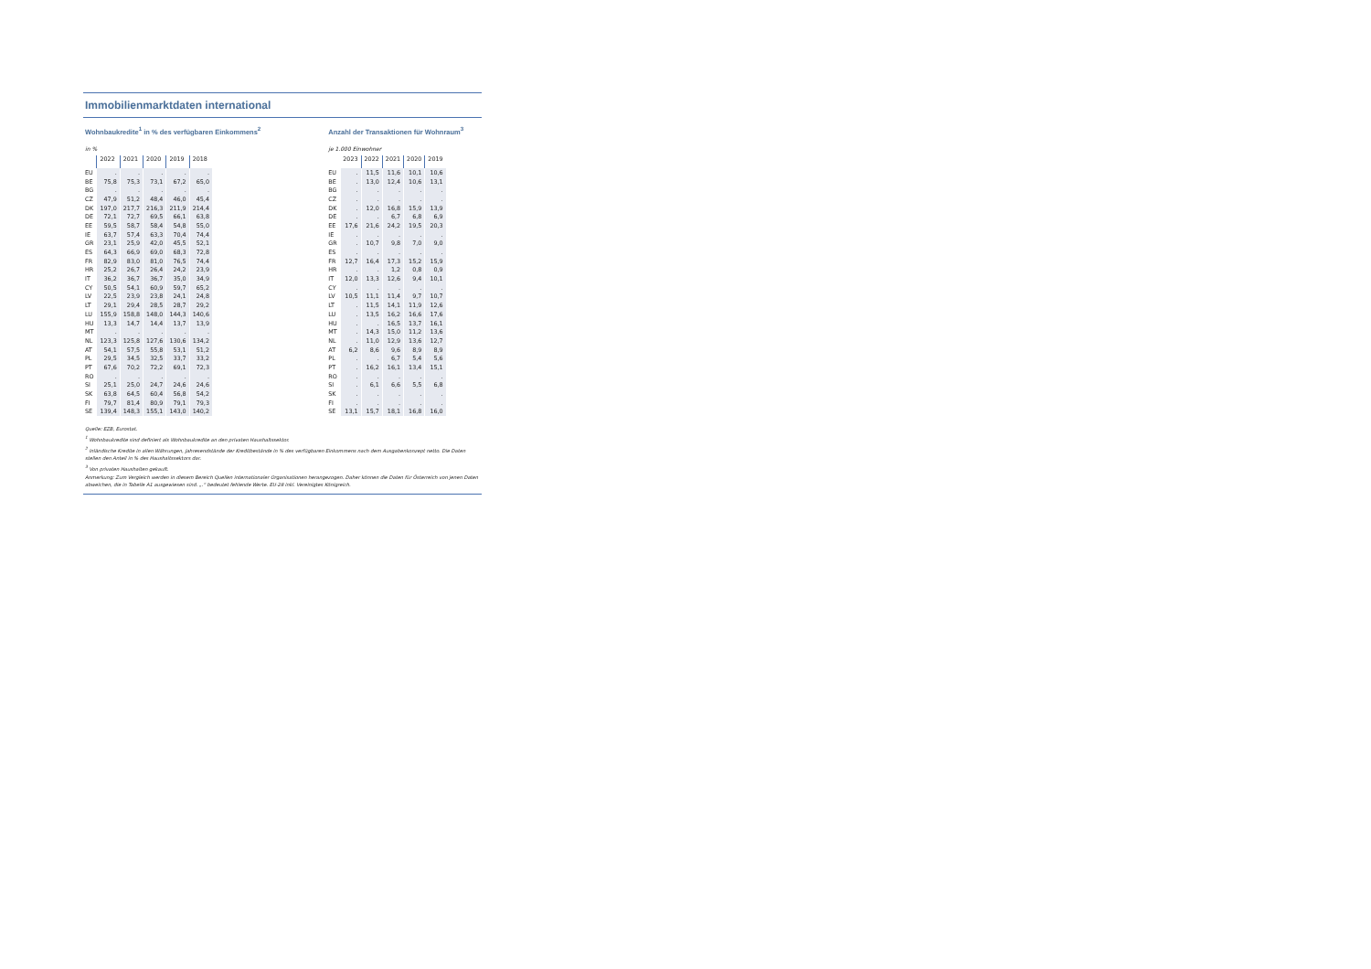Immobilienmarktdaten international
Wohnbaukredite<sup>1</sup> in % des verfügbaren Einkommens<sup>2</sup>
in %
| | 2022 | 2021 | 2020 | 2019 | 2018 |
| --- | --- | --- | --- | --- | --- |
| EU | . | . | . | . | . |
| BE | 75,8 | 75,3 | 73,1 | 67,2 | 65,0 |
| BG | . | . | . | . | . |
| CZ | 47,9 | 51,2 | 48,4 | 46,0 | 45,4 |
| DK | 197,0 | 217,7 | 216,3 | 211,9 | 214,4 |
| DE | 72,1 | 72,7 | 69,5 | 66,1 | 63,8 |
| EE | 59,5 | 58,7 | 58,4 | 54,8 | 55,0 |
| IE | 63,7 | 57,4 | 63,3 | 70,4 | 74,4 |
| GR | 23,1 | 25,9 | 42,0 | 45,5 | 52,1 |
| ES | 64,3 | 66,9 | 69,0 | 68,3 | 72,8 |
| FR | 82,9 | 83,0 | 81,0 | 76,5 | 74,4 |
| HR | 25,2 | 26,7 | 26,4 | 24,2 | 23,9 |
| IT | 36,2 | 36,7 | 36,7 | 35,0 | 34,9 |
| CY | 50,5 | 54,1 | 60,9 | 59,7 | 65,2 |
| LV | 22,5 | 23,9 | 23,8 | 24,1 | 24,8 |
| LT | 29,1 | 29,4 | 28,5 | 28,7 | 29,2 |
| LU | 155,9 | 158,8 | 148,0 | 144,3 | 140,6 |
| HU | 13,3 | 14,7 | 14,4 | 13,7 | 13,9 |
| MT | . | . | . | . | . |
| NL | 123,3 | 125,8 | 127,6 | 130,6 | 134,2 |
| AT | 54,1 | 57,5 | 55,8 | 53,1 | 51,2 |
| PL | 29,5 | 34,5 | 32,5 | 33,7 | 33,2 |
| PT | 67,6 | 70,2 | 72,2 | 69,1 | 72,3 |
| RO | . | . | . | . | . |
| SI | 25,1 | 25,0 | 24,7 | 24,6 | 24,6 |
| SK | 63,8 | 64,5 | 60,4 | 56,8 | 54,2 |
| FI | 79,7 | 81,4 | 80,9 | 79,1 | 79,3 |
| SE | 139,4 | 148,3 | 155,1 | 143,0 | 140,2 |
Anzahl der Transaktionen für Wohnraum<sup>3</sup>
je 1.000 Einwohner
| | 2023 | 2022 | 2021 | 2020 | 2019 |
| --- | --- | --- | --- | --- | --- |
| EU | . | 11,5 | 11,6 | 10,1 | 10,6 |
| BE | . | 13,0 | 12,4 | 10,6 | 13,1 |
| BG | . | . | . | . | . |
| CZ | . | . | . | . | . |
| DK | . | 12,0 | 16,8 | 15,9 | 13,9 |
| DE | . | . | 6,7 | 6,8 | 6,9 |
| EE | 17,6 | 21,6 | 24,2 | 19,5 | 20,3 |
| IE | . | . | . | . | . |
| GR | . | 10,7 | 9,8 | 7,0 | 9,0 |
| ES | . | . | . | . | . |
| FR | 12,7 | 16,4 | 17,3 | 15,2 | 15,9 |
| HR | . | . | 1,2 | 0,8 | 0,9 |
| IT | 12,0 | 13,3 | 12,6 | 9,4 | 10,1 |
| CY | . | . | . | . | . |
| LV | 10,5 | 11,1 | 11,4 | 9,7 | 10,7 |
| LT | . | 11,5 | 14,1 | 11,9 | 12,6 |
| LU | . | 13,5 | 16,2 | 16,6 | 17,6 |
| HU | . | . | 16,5 | 13,7 | 16,1 |
| MT | . | 14,3 | 15,0 | 11,2 | 13,6 |
| NL | . | 11,0 | 12,9 | 13,6 | 12,7 |
| AT | 6,2 | 8,6 | 9,6 | 8,9 | 8,9 |
| PL | . | . | 6,7 | 5,4 | 5,6 |
| PT | . | 16,2 | 16,1 | 13,4 | 15,1 |
| RO | . | . | . | . | . |
| SI | . | 6,1 | 6,6 | 5,5 | 6,8 |
| SK | . | . | . | . | . |
| FI | . | . | . | . | . |
| SE | 13,1 | 15,7 | 18,1 | 16,8 | 16,0 |
Quelle: EZB, Eurostat.
<sup>1</sup> Wohnbaukredite sind definiert als Wohnbaukredite an den privaten Haushaltssektor.
<sup>2</sup> Inländische Kredite in allen Währungen, Jahresendstände der Kreditbestände in % des verfügbaren Einkommens nach dem Ausgabenkonzept netto. Die Daten stellen den Anteil in % des Haushaltssektors dar.
<sup>3</sup> Von privaten Haushalten gekauft.
Anmerkung: Zum Vergleich werden in diesem Bereich Quellen internationaler Organisationen herangezogen. Daher können die Daten für Österreich von jenen Daten abweichen, die in Tabelle A1 ausgewiesen sind. „.“ bedeutet fehlende Werte. EU-28 inkl. Vereinigtes Königreich.